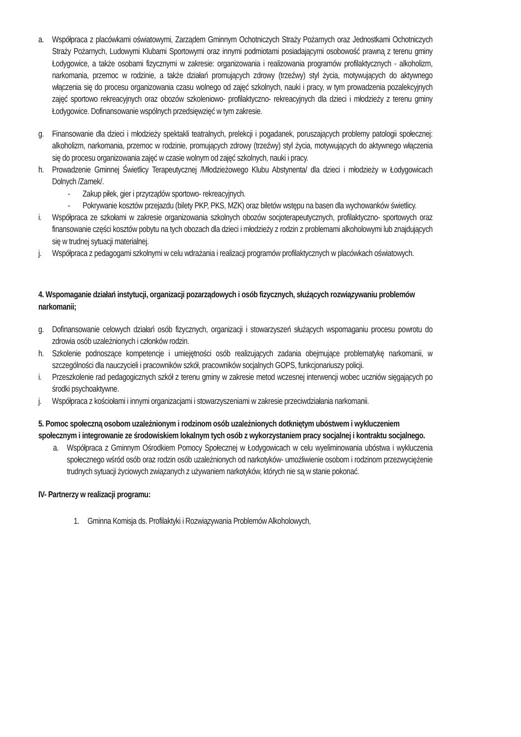a. Współpraca z placówkami oświatowymi, Zarządem Gminnym Ochotniczych Straży Pożarnych oraz Jednostkami Ochotniczych Straży Pożarnych, Ludowymi Klubami Sportowymi oraz innymi podmiotami posiadającymi osobowość prawną z terenu gminy Łodygowice, a także osobami fizycznymi w zakresie: organizowania i realizowania programów profilaktycznych - alkoholizm, narkomania, przemoc w rodzinie, a także działań promujących zdrowy (trzeźwy) styl życia, motywujących do aktywnego włączenia się do procesu organizowania czasu wolnego od zajęć szkolnych, nauki i pracy, w tym prowadzenia pozalekcyjnych zajęć sportowo rekreacyjnych oraz obozów szkoleniowo- profilaktyczno- rekreacyjnych dla dzieci i młodzieży z terenu gminy Łodygowice. Dofinansowanie wspólnych przedsięwzięć w tym zakresie.
g. Finansowanie dla dzieci i młodzieży spektakli teatralnych, prelekcji i pogadanek, poruszających problemy patologii społecznej: alkoholizm, narkomania, przemoc w rodzinie, promujących zdrowy (trzeźwy) styl życia, motywujących do aktywnego włączenia się do procesu organizowania zajęć w czasie wolnym od zajęć szkolnych, nauki i pracy.
h. Prowadzenie Gminnej Świetlicy Terapeutycznej /Młodzieżowego Klubu Abstynenta/ dla dzieci i młodzieży w Łodygowicach Dolnych /Zamek/.
- Zakup piłek, gier i przyrządów sportowo- rekreacyjnych.
- Pokrywanie kosztów przejazdu (bilety PKP, PKS, MZK) oraz biletów wstępu na basen dla wychowanków świetlicy.
i. Współpraca ze szkołami w zakresie organizowania szkolnych obozów socjoterapeutycznych, profilaktyczno- sportowych oraz finansowanie części kosztów pobytu na tych obozach dla dzieci i młodzieży z rodzin z problemami alkoholowymi lub znajdujących się w trudnej sytuacji materialnej.
j. Współpraca z pedagogami szkolnymi w celu wdrażania i realizacji programów profilaktycznych w placówkach oświatowych.
4. Wspomaganie działań instytucji, organizacji pozarządowych i osób fizycznych, służących rozwiązywaniu problemów narkomanii;
g. Dofinansowanie celowych działań osób fizycznych, organizacji i stowarzyszeń służących wspomaganiu procesu powrotu do zdrowia osób uzależnionych i członków rodzin.
h. Szkolenie podnoszące kompetencje i umiejętności osób realizujących zadania obejmujące problematykę narkomanii, w szczególności dla nauczycieli i pracowników szkół, pracowników socjalnych GOPS, funkcjonariuszy policji.
i. Przeszkolenie rad pedagogicznych szkół z terenu gminy w zakresie metod wczesnej interwencji wobec uczniów sięgających po środki psychoaktywne.
j. Współpraca z kościołami i innymi organizacjami i stowarzyszeniami w zakresie przeciwdziałania narkomanii.
5. Pomoc społeczną osobom uzależnionym i rodzinom osób uzależnionych dotkniętym ubóstwem i wykluczeniem społecznym i integrowanie ze środowiskiem lokalnym tych osób z wykorzystaniem pracy socjalnej i kontraktu socjalnego.
a. Współpraca z Gminnym Ośrodkiem Pomocy Społecznej w Łodygowicach w celu wyeliminowania ubóstwa i wykluczenia społecznego wśród osób oraz rodzin osób uzależnionych od narkotyków- umożliwienie osobom i rodzinom przezwyciężenie trudnych sytuacji życiowych związanych z używaniem narkotyków, których nie są w stanie pokonać.
IV- Partnerzy w realizacji programu:
1. Gminna Komisja ds. Profilaktyki i Rozwiązywania Problemów Alkoholowych,